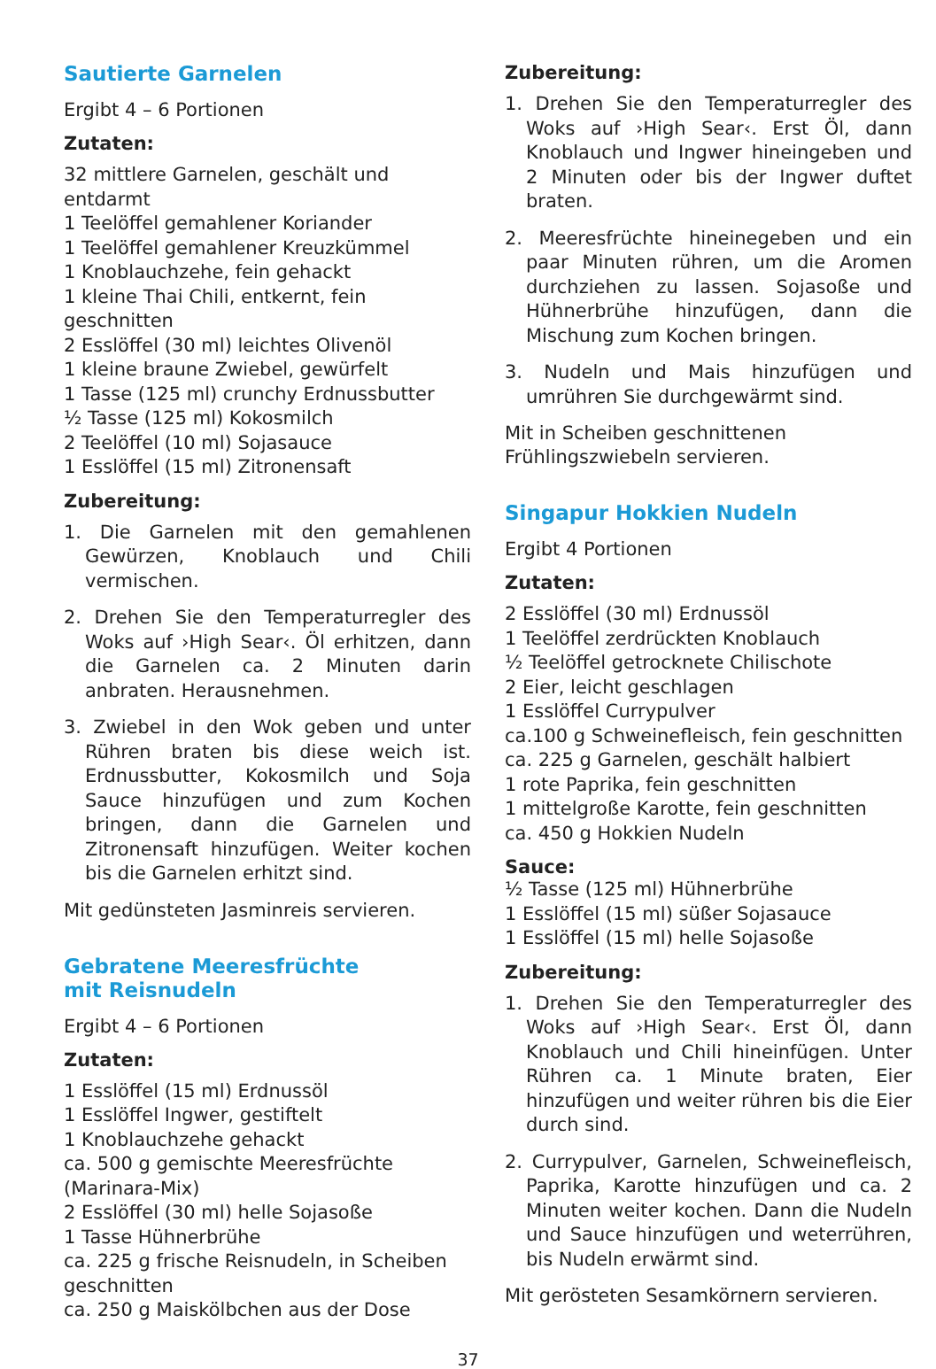Sautierte Garnelen
Ergibt 4 – 6 Portionen
Zutaten:
32 mittlere Garnelen, geschält und entdarmt
1 Teelöffel gemahlener Koriander
1 Teelöffel gemahlener Kreuzkümmel
1 Knoblauchzehe, fein gehackt
1 kleine Thai Chili, entkernt, fein geschnitten
2 Esslöffel (30 ml) leichtes Olivenöl
1 kleine braune Zwiebel, gewürfelt
1 Tasse (125 ml) crunchy Erdnussbutter
½ Tasse (125 ml) Kokosmilch
2 Teelöffel (10 ml) Sojasauce
1 Esslöffel (15 ml) Zitronensaft
Zubereitung:
1. Die Garnelen mit den gemahlenen Gewürzen, Knoblauch und Chili vermischen.
2. Drehen Sie den Temperaturregler des Woks auf ›High Sear‹. Öl erhitzen, dann die Garnelen ca. 2 Minuten darin anbraten. Herausnehmen.
3. Zwiebel in den Wok geben und unter Rühren braten bis diese weich ist. Erdnussbutter, Kokosmilch und Soja Sauce hinzufügen und zum Kochen bringen, dann die Garnelen und Zitronensaft hinzufügen. Weiter kochen bis die Garnelen erhitzt sind.
Mit gedünsteten Jasminreis servieren.
Gebratene Meeresfrüchte
mit Reisnudeln
Ergibt 4 – 6 Portionen
Zutaten:
1 Esslöffel (15 ml) Erdnussöl
1 Esslöffel Ingwer, gestiftelt
1 Knoblauchzehe gehackt
ca. 500 g gemischte Meeresfrüchte (Marinara-Mix)
2 Esslöffel (30 ml) helle Sojasoße
1 Tasse Hühnerbrühe
ca. 225 g frische Reisnudeln, in Scheiben geschnitten
ca. 250 g Maiskölbchen aus der Dose
Zubereitung:
1. Drehen Sie den Temperaturregler des Woks auf ›High Sear‹. Erst Öl, dann Knoblauch und Ingwer hineingeben und 2 Minuten oder bis der Ingwer duftet braten.
2. Meeresfrüchte hineinegeben und ein paar Minuten rühren, um die Aromen durchziehen zu lassen. Sojasoße und Hühnerbrühe hinzufügen, dann die Mischung zum Kochen bringen.
3. Nudeln und Mais hinzufügen und umrühren Sie durchgewärmt sind.
Mit in Scheiben geschnittenen Frühlingszwiebeln servieren.
Singapur Hokkien Nudeln
Ergibt 4 Portionen
Zutaten:
2 Esslöffel (30 ml) Erdnussöl
1 Teelöffel zerdrückten Knoblauch
½ Teelöffel getrocknete Chilischote
2 Eier, leicht geschlagen
1 Esslöffel Currypulver
ca.100 g Schweinefleisch, fein geschnitten
ca. 225 g Garnelen, geschält halbiert
1 rote Paprika, fein geschnitten
1 mittelgroße Karotte, fein geschnitten
ca. 450 g Hokkien Nudeln
Sauce:
½ Tasse (125 ml) Hühnerbrühe
1 Esslöffel (15 ml) süßer Sojasauce
1 Esslöffel (15 ml) helle Sojasoße
Zubereitung:
1. Drehen Sie den Temperaturregler des Woks auf ›High Sear‹. Erst Öl, dann Knoblauch und Chili hineinfügen. Unter Rühren ca. 1 Minute braten, Eier hinzufügen und weiter rühren bis die Eier durch sind.
2. Currypulver, Garnelen, Schweinefleisch, Paprika, Karotte hinzufügen und ca. 2 Minuten weiter kochen. Dann die Nudeln und Sauce hinzufügen und weterrühren, bis Nudeln erwärmt sind.
Mit gerösteten Sesamkörnern servieren.
37